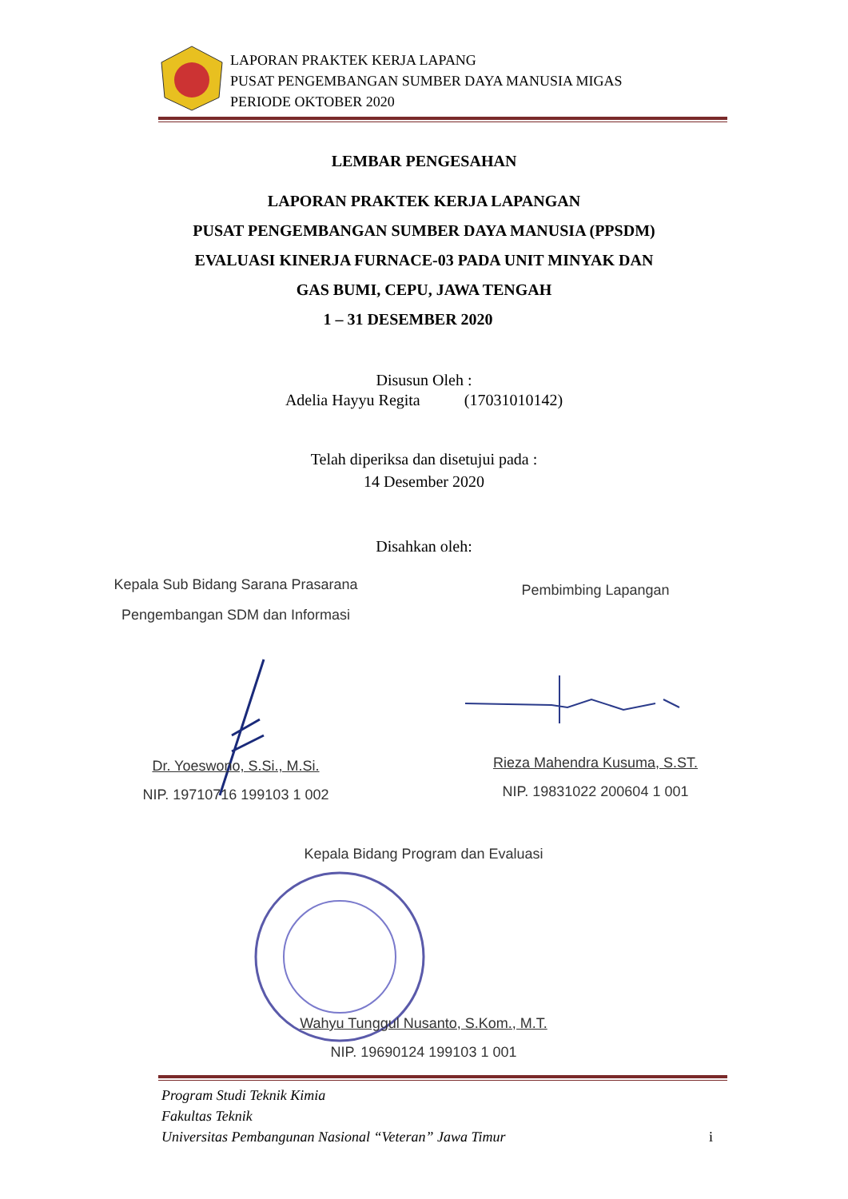LAPORAN PRAKTEK KERJA LAPANG
PUSAT PENGEMBANGAN SUMBER DAYA MANUSIA MIGAS
PERIODE OKTOBER 2020
LEMBAR PENGESAHAN
LAPORAN PRAKTEK KERJA LAPANGAN
PUSAT PENGEMBANGAN SUMBER DAYA MANUSIA (PPSDM)
EVALUASI KINERJA FURNACE-03 PADA UNIT MINYAK DAN
GAS BUMI, CEPU, JAWA TENGAH
1 – 31 DESEMBER 2020
Disusun Oleh :
Adelia Hayyu Regita (17031010142)
Telah diperiksa dan disetujui pada :
14 Desember 2020
Disahkan oleh:
Kepala Sub Bidang Sarana Prasarana
Pengembangan SDM dan Informasi
Pembimbing Lapangan
Dr. Yoeswono, S.Si., M.Si.
NIP. 19710716 199103 1 002
Rieza Mahendra Kusuma, S.ST.
NIP. 19831022 200604 1 001
Kepala Bidang Program dan Evaluasi
Wahyu Tunggul Nusanto, S.Kom., M.T.
NIP. 19690124 199103 1 001
Program Studi Teknik Kimia
Fakultas Teknik
Universitas Pembangunan Nasional “Veteran” Jawa Timur i